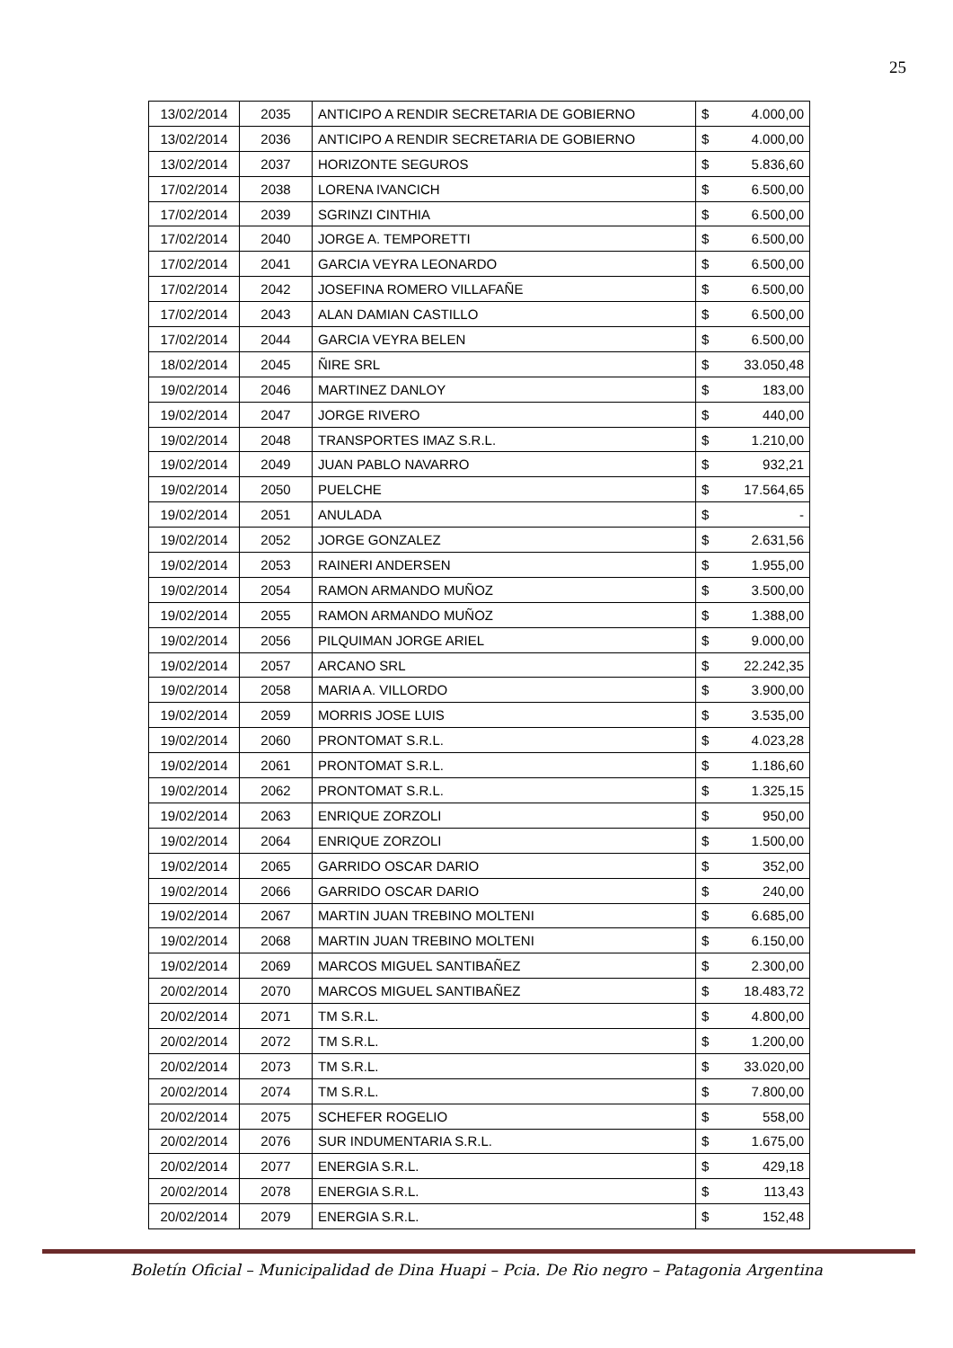25
| 13/02/2014 | 2035 | ANTICIPO A RENDIR SECRETARIA DE GOBIERNO | $ | 4.000,00 |
| 13/02/2014 | 2036 | ANTICIPO A RENDIR SECRETARIA DE GOBIERNO | $ | 4.000,00 |
| 13/02/2014 | 2037 | HORIZONTE SEGUROS | $ | 5.836,60 |
| 17/02/2014 | 2038 | LORENA IVANCICH | $ | 6.500,00 |
| 17/02/2014 | 2039 | SGRINZI CINTHIA | $ | 6.500,00 |
| 17/02/2014 | 2040 | JORGE A. TEMPORETTI | $ | 6.500,00 |
| 17/02/2014 | 2041 | GARCIA VEYRA LEONARDO | $ | 6.500,00 |
| 17/02/2014 | 2042 | JOSEFINA ROMERO VILLAFAÑE | $ | 6.500,00 |
| 17/02/2014 | 2043 | ALAN DAMIAN CASTILLO | $ | 6.500,00 |
| 17/02/2014 | 2044 | GARCIA VEYRA BELEN | $ | 6.500,00 |
| 18/02/2014 | 2045 | ÑIRE SRL | $ | 33.050,48 |
| 19/02/2014 | 2046 | MARTINEZ DANLOY | $ | 183,00 |
| 19/02/2014 | 2047 | JORGE RIVERO | $ | 440,00 |
| 19/02/2014 | 2048 | TRANSPORTES IMAZ S.R.L. | $ | 1.210,00 |
| 19/02/2014 | 2049 | JUAN PABLO NAVARRO | $ | 932,21 |
| 19/02/2014 | 2050 | PUELCHE | $ | 17.564,65 |
| 19/02/2014 | 2051 | ANULADA | $ | - |
| 19/02/2014 | 2052 | JORGE GONZALEZ | $ | 2.631,56 |
| 19/02/2014 | 2053 | RAINERI ANDERSEN | $ | 1.955,00 |
| 19/02/2014 | 2054 | RAMON ARMANDO MUÑOZ | $ | 3.500,00 |
| 19/02/2014 | 2055 | RAMON ARMANDO MUÑOZ | $ | 1.388,00 |
| 19/02/2014 | 2056 | PILQUIMAN JORGE ARIEL | $ | 9.000,00 |
| 19/02/2014 | 2057 | ARCANO SRL | $ | 22.242,35 |
| 19/02/2014 | 2058 | MARIA A. VILLORDO | $ | 3.900,00 |
| 19/02/2014 | 2059 | MORRIS JOSE LUIS | $ | 3.535,00 |
| 19/02/2014 | 2060 | PRONTOMAT S.R.L. | $ | 4.023,28 |
| 19/02/2014 | 2061 | PRONTOMAT S.R.L. | $ | 1.186,60 |
| 19/02/2014 | 2062 | PRONTOMAT S.R.L. | $ | 1.325,15 |
| 19/02/2014 | 2063 | ENRIQUE ZORZOLI | $ | 950,00 |
| 19/02/2014 | 2064 | ENRIQUE ZORZOLI | $ | 1.500,00 |
| 19/02/2014 | 2065 | GARRIDO OSCAR DARIO | $ | 352,00 |
| 19/02/2014 | 2066 | GARRIDO OSCAR DARIO | $ | 240,00 |
| 19/02/2014 | 2067 | MARTIN JUAN TREBINO MOLTENI | $ | 6.685,00 |
| 19/02/2014 | 2068 | MARTIN JUAN TREBINO MOLTENI | $ | 6.150,00 |
| 19/02/2014 | 2069 | MARCOS MIGUEL SANTIBAÑEZ | $ | 2.300,00 |
| 20/02/2014 | 2070 | MARCOS MIGUEL SANTIBAÑEZ | $ | 18.483,72 |
| 20/02/2014 | 2071 | TM S.R.L. | $ | 4.800,00 |
| 20/02/2014 | 2072 | TM S.R.L. | $ | 1.200,00 |
| 20/02/2014 | 2073 | TM S.R.L. | $ | 33.020,00 |
| 20/02/2014 | 2074 | TM S.R.L. | $ | 7.800,00 |
| 20/02/2014 | 2075 | SCHEFER ROGELIO | $ | 558,00 |
| 20/02/2014 | 2076 | SUR INDUMENTARIA S.R.L. | $ | 1.675,00 |
| 20/02/2014 | 2077 | ENERGIA S.R.L. | $ | 429,18 |
| 20/02/2014 | 2078 | ENERGIA S.R.L. | $ | 113,43 |
| 20/02/2014 | 2079 | ENERGIA S.R.L. | $ | 152,48 |
Boletín Oficial – Municipalidad de Dina Huapi – Pcia. De Rio negro – Patagonia Argentina